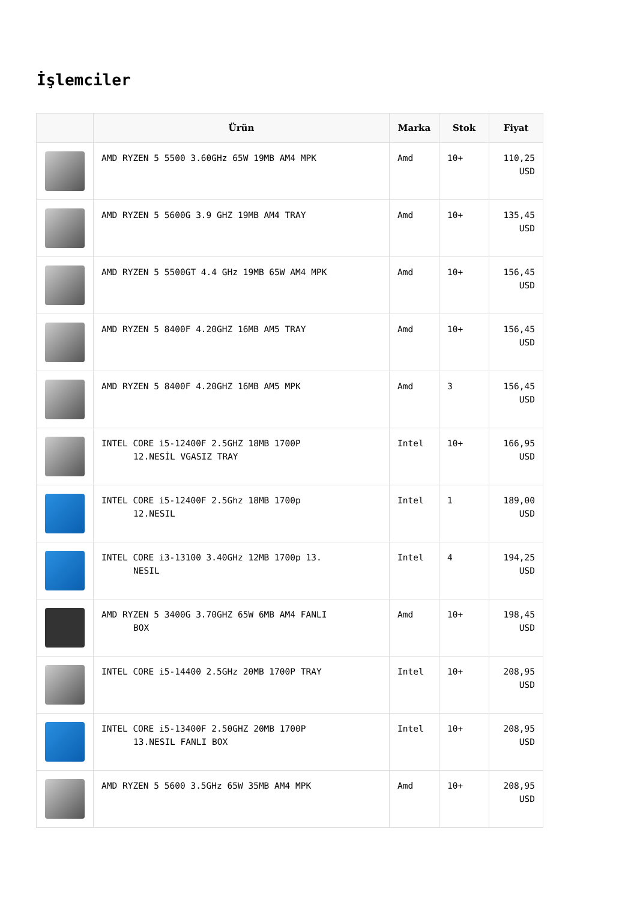İşlemciler
| | Ürün | Marka | Stok | Fiyat |
| --- | --- | --- | --- | --- |
| | AMD RYZEN 5 5500 3.60GHz 65W 19MB AM4 MPK | Amd | 10+ | 110,25 USD |
| | AMD RYZEN 5 5600G 3.9 GHZ 19MB AM4 TRAY | Amd | 10+ | 135,45 USD |
| | AMD RYZEN 5 5500GT 4.4 GHz 19MB 65W AM4 MPK | Amd | 10+ | 156,45 USD |
| | AMD RYZEN 5 8400F 4.20GHZ 16MB AM5 TRAY | Amd | 10+ | 156,45 USD |
| | AMD RYZEN 5 8400F 4.20GHZ 16MB AM5 MPK | Amd | 3 | 156,45 USD |
| | INTEL CORE i5-12400F 2.5GHZ 18MB 1700P 12.NESİL VGASIZ TRAY | Intel | 10+ | 166,95 USD |
| | INTEL CORE i5-12400F 2.5Ghz 18MB 1700p 12.NESIL | Intel | 1 | 189,00 USD |
| | INTEL CORE i3-13100 3.40GHz 12MB 1700p 13. NESIL | Intel | 4 | 194,25 USD |
| | AMD RYZEN 5 3400G 3.70GHZ 65W 6MB AM4 FANLI BOX | Amd | 10+ | 198,45 USD |
| | INTEL CORE i5-14400 2.5GHz 20MB 1700P TRAY | Intel | 10+ | 208,95 USD |
| | INTEL CORE i5-13400F 2.50GHZ 20MB 1700P 13.NESIL FANLI BOX | Intel | 10+ | 208,95 USD |
| | AMD RYZEN 5 5600 3.5GHz 65W 35MB AM4 MPK | Amd | 10+ | 208,95 USD |